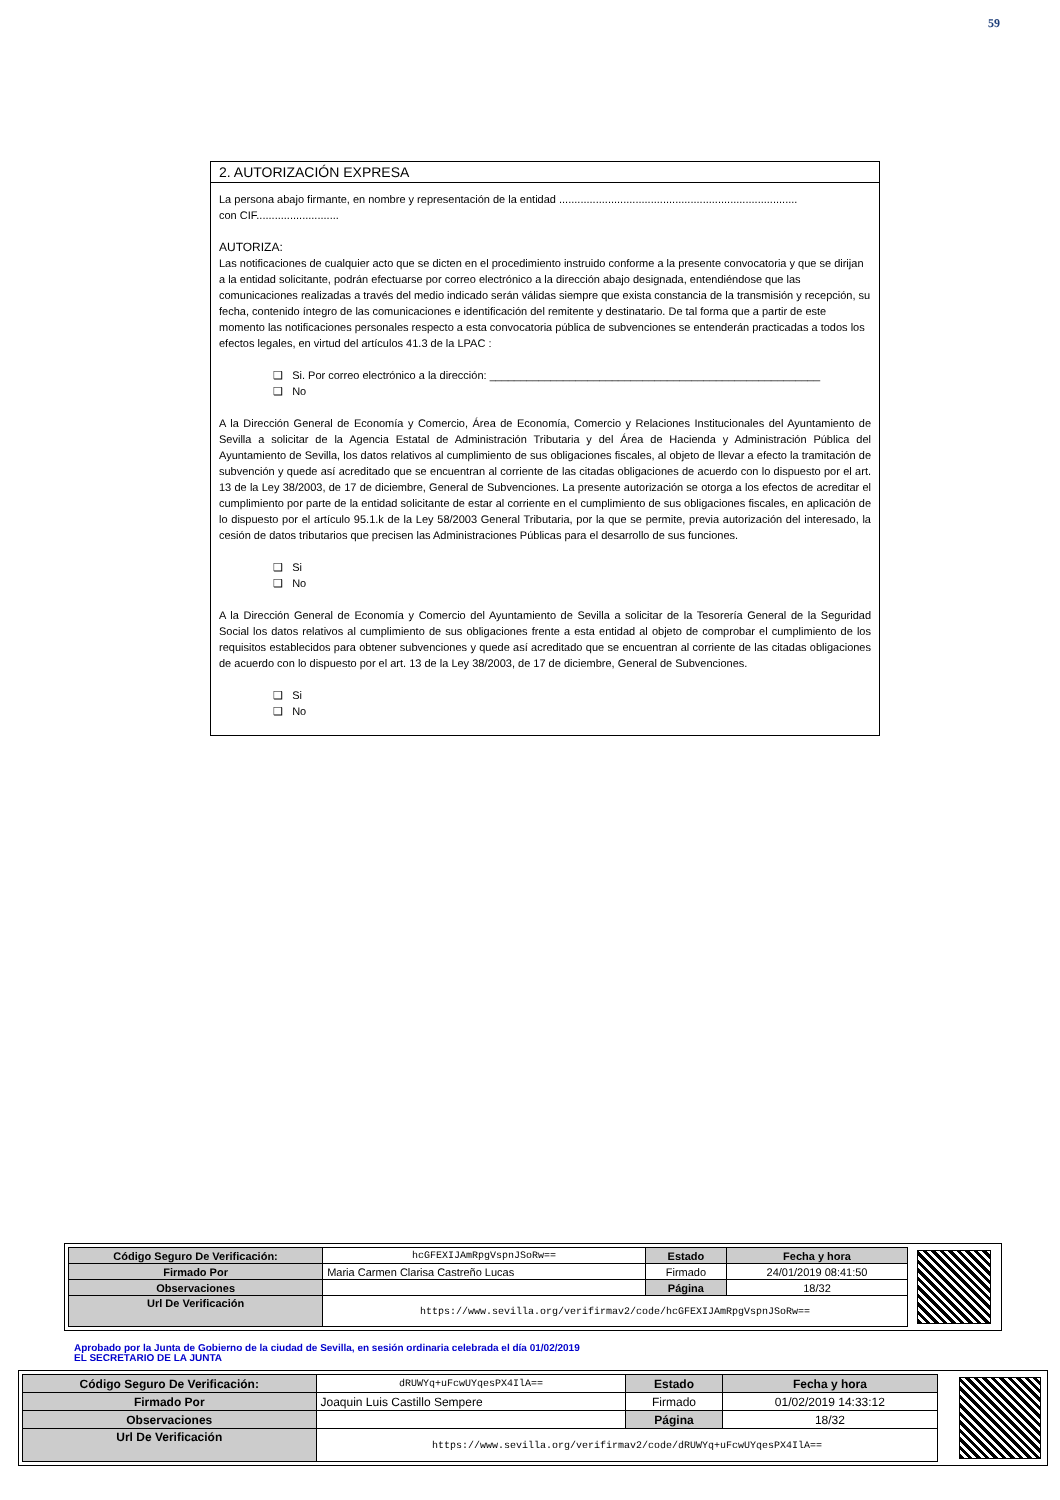59
2. AUTORIZACIÓN EXPRESA
La persona abajo firmante, en nombre y representación de la entidad ..............................................................................
con CIF...........................
AUTORIZA:
Las notificaciones de cualquier acto que se dicten en el procedimiento instruido conforme a la presente convocatoria y que se dirijan a la entidad solicitante, podrán efectuarse por correo electrónico a la dirección abajo designada, entendiéndose que las comunicaciones realizadas a través del medio indicado serán válidas siempre que exista constancia de la transmisión y recepción, su fecha, contenido íntegro de las comunicaciones e identificación del remitente y destinatario. De tal forma que a partir de este momento las notificaciones personales respecto a esta convocatoria pública de subvenciones se entenderán practicadas a todos los efectos legales, en virtud del artículos 41.3 de la LPAC :
❑ Si. Por correo electrónico a la dirección: ______________________________________________________
❑ No
A la Dirección General de Economía y Comercio, Área de Economía, Comercio y Relaciones Institucionales del Ayuntamiento de Sevilla a solicitar de la Agencia Estatal de Administración Tributaria y del Área de Hacienda y Administración Pública del Ayuntamiento de Sevilla, los datos relativos al cumplimiento de sus obligaciones fiscales, al objeto de llevar a efecto la tramitación de subvención y quede así acreditado que se encuentran al corriente de las citadas obligaciones de acuerdo con lo dispuesto por el art. 13 de la Ley 38/2003, de 17 de diciembre, General de Subvenciones. La presente autorización se otorga a los efectos de acreditar el cumplimiento por parte de la entidad solicitante de estar al corriente en el cumplimiento de sus obligaciones fiscales, en aplicación de lo dispuesto por el artículo 95.1.k de la Ley 58/2003 General Tributaria, por la que se permite, previa autorización del interesado, la cesión de datos tributarios que precisen las Administraciones Públicas para el desarrollo de sus funciones.
❑ Si
❑ No
A la Dirección General de Economía y Comercio del Ayuntamiento de Sevilla a solicitar de la Tesorería General de la Seguridad Social los datos relativos al cumplimiento de sus obligaciones frente a esta entidad al objeto de comprobar el cumplimiento de los requisitos establecidos para obtener subvenciones y quede así acreditado que se encuentran al corriente de las citadas obligaciones de acuerdo con lo dispuesto por el art. 13 de la Ley 38/2003, de 17 de diciembre, General de Subvenciones.
❑ Si
❑ No
| Código Seguro De Verificación: | hcGFEXIJAmRpgVspnJSoRw== | Estado | Fecha y hora |
| Firmado Por | Maria Carmen Clarisa Castreño Lucas | Firmado | 24/01/2019 08:41:50 |
| Observaciones | | Página | 18/32 |
| Url De Verificación | https://www.sevilla.org/verifirmav2/code/hcGFEXIJAmRpgVspnJSoRw== | | |
Aprobado por la Junta de Gobierno de la ciudad de Sevilla, en sesión ordinaria celebrada el día 01/02/2019
EL SECRETARIO DE LA JUNTA
| Código Seguro De Verificación: | dRUWYq+uFcwUYqesPX4IlA== | Estado | Fecha y hora |
| Firmado Por | Joaquin Luis Castillo Sempere | Firmado | 01/02/2019 14:33:12 |
| Observaciones | | Página | 18/32 |
| Url De Verificación | https://www.sevilla.org/verifirmav2/code/dRUWYq+uFcwUYqesPX4IlA== | | |